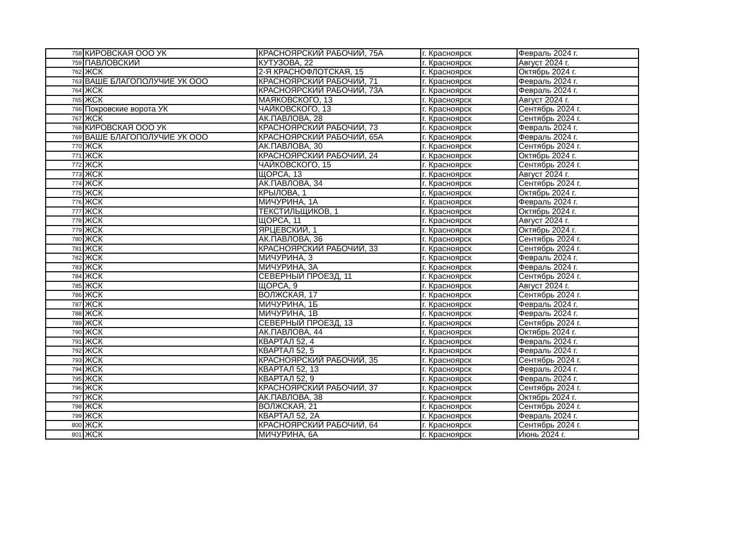| 758 | КИРОВСКАЯ ООО УК | КРАСНОЯРСКИЙ РАБОЧИЙ, 75А | г. Красноярск | Февраль 2024 г. |
| 759 | ПАВЛОВСКИЙ | КУТУЗОВА, 22 | г. Красноярск | Август 2024 г. |
| 762 | ЖСК | 2-Я КРАСНОФЛОТСКАЯ, 15 | г. Красноярск | Октябрь 2024 г. |
| 763 | ВАШЕ БЛАГОПОЛУЧИЕ УК ООО | КРАСНОЯРСКИЙ РАБОЧИЙ, 71 | г. Красноярск | Февраль 2024 г. |
| 764 | ЖСК | КРАСНОЯРСКИЙ РАБОЧИЙ, 73А | г. Красноярск | Февраль 2024 г. |
| 765 | ЖСК | МАЯКОВСКОГО, 13 | г. Красноярск | Август 2024 г. |
| 766 | Покровские ворота УК | ЧАЙКОВСКОГО, 13 | г. Красноярск | Сентябрь 2024 г. |
| 767 | ЖСК | АК.ПАВЛОВА, 28 | г. Красноярск | Сентябрь 2024 г. |
| 768 | КИРОВСКАЯ ООО УК | КРАСНОЯРСКИЙ РАБОЧИЙ, 73 | г. Красноярск | Февраль 2024 г. |
| 769 | ВАШЕ БЛАГОПОЛУЧИЕ УК ООО | КРАСНОЯРСКИЙ РАБОЧИЙ, 65А | г. Красноярск | Февраль 2024 г. |
| 770 | ЖСК | АК.ПАВЛОВА, 30 | г. Красноярск | Сентябрь 2024 г. |
| 771 | ЖСК | КРАСНОЯРСКИЙ РАБОЧИЙ, 24 | г. Красноярск | Октябрь 2024 г. |
| 772 | ЖСК | ЧАЙКОВСКОГО, 15 | г. Красноярск | Сентябрь 2024 г. |
| 773 | ЖСК | ЩОРСА, 13 | г. Красноярск | Август 2024 г. |
| 774 | ЖСК | АК.ПАВЛОВА, 34 | г. Красноярск | Сентябрь 2024 г. |
| 775 | ЖСК | КРЫЛОВА, 1 | г. Красноярск | Октябрь 2024 г. |
| 776 | ЖСК | МИЧУРИНА, 1А | г. Красноярск | Февраль 2024 г. |
| 777 | ЖСК | ТЕКСТИЛЬЩИКОВ, 1 | г. Красноярск | Октябрь 2024 г. |
| 778 | ЖСК | ЩОРСА, 11 | г. Красноярск | Август 2024 г. |
| 779 | ЖСК | ЯРЦЕВСКИЙ, 1 | г. Красноярск | Октябрь 2024 г. |
| 780 | ЖСК | АК.ПАВЛОВА, 36 | г. Красноярск | Сентябрь 2024 г. |
| 781 | ЖСК | КРАСНОЯРСКИЙ РАБОЧИЙ, 33 | г. Красноярск | Сентябрь 2024 г. |
| 782 | ЖСК | МИЧУРИНА, 3 | г. Красноярск | Февраль 2024 г. |
| 783 | ЖСК | МИЧУРИНА, 3А | г. Красноярск | Февраль 2024 г. |
| 784 | ЖСК | СЕВЕРНЫЙ ПРОЕЗД, 11 | г. Красноярск | Сентябрь 2024 г. |
| 785 | ЖСК | ЩОРСА, 9 | г. Красноярск | Август 2024 г. |
| 786 | ЖСК | ВОЛЖСКАЯ, 17 | г. Красноярск | Сентябрь 2024 г. |
| 787 | ЖСК | МИЧУРИНА, 1Б | г. Красноярск | Февраль 2024 г. |
| 788 | ЖСК | МИЧУРИНА, 1В | г. Красноярск | Февраль 2024 г. |
| 789 | ЖСК | СЕВЕРНЫЙ ПРОЕЗД, 13 | г. Красноярск | Сентябрь 2024 г. |
| 790 | ЖСК | АК.ПАВЛОВА, 44 | г. Красноярск | Октябрь 2024 г. |
| 791 | ЖСК | КВАРТАЛ 52, 4 | г. Красноярск | Февраль 2024 г. |
| 792 | ЖСК | КВАРТАЛ 52, 5 | г. Красноярск | Февраль 2024 г. |
| 793 | ЖСК | КРАСНОЯРСКИЙ РАБОЧИЙ, 35 | г. Красноярск | Сентябрь 2024 г. |
| 794 | ЖСК | КВАРТАЛ 52, 13 | г. Красноярск | Февраль 2024 г. |
| 795 | ЖСК | КВАРТАЛ 52, 9 | г. Красноярск | Февраль 2024 г. |
| 796 | ЖСК | КРАСНОЯРСКИЙ РАБОЧИЙ, 37 | г. Красноярск | Сентябрь 2024 г. |
| 797 | ЖСК | АК.ПАВЛОВА, 38 | г. Красноярск | Октябрь 2024 г. |
| 798 | ЖСК | ВОЛЖСКАЯ, 21 | г. Красноярск | Сентябрь 2024 г. |
| 799 | ЖСК | КВАРТАЛ 52, 2А | г. Красноярск | Февраль 2024 г. |
| 800 | ЖСК | КРАСНОЯРСКИЙ РАБОЧИЙ, 64 | г. Красноярск | Сентябрь 2024 г. |
| 801 | ЖСК | МИЧУРИНА, 6А | г. Красноярск | Июнь 2024 г. |